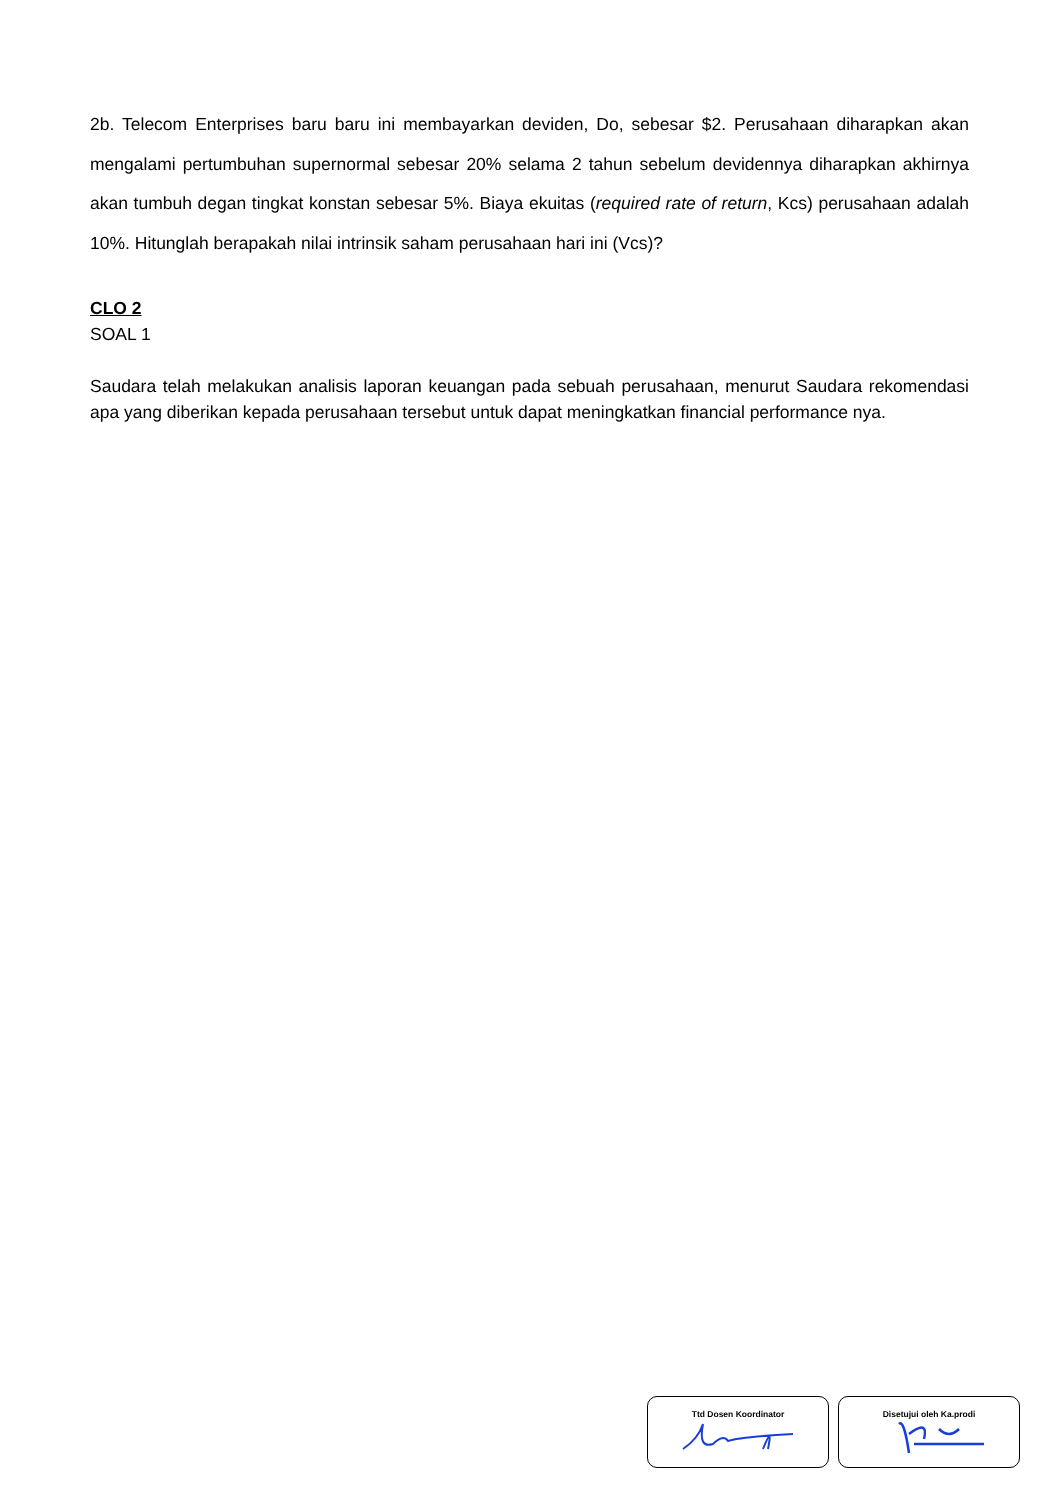2b. Telecom Enterprises baru baru ini membayarkan deviden, Do, sebesar $2. Perusahaan diharapkan akan mengalami pertumbuhan supernormal sebesar 20% selama 2 tahun sebelum devidennya diharapkan akhirnya akan tumbuh degan tingkat konstan sebesar 5%. Biaya ekuitas (required rate of return, Kcs) perusahaan adalah 10%. Hitunglah berapakah nilai intrinsik saham perusahaan hari ini (Vcs)?
CLO 2
SOAL 1
Saudara telah melakukan analisis laporan keuangan pada sebuah perusahaan, menurut Saudara rekomendasi apa yang diberikan kepada perusahaan tersebut untuk dapat meningkatkan financial performance nya.
Ttd Dosen Koordinator Disetujui oleh Ka.prodi